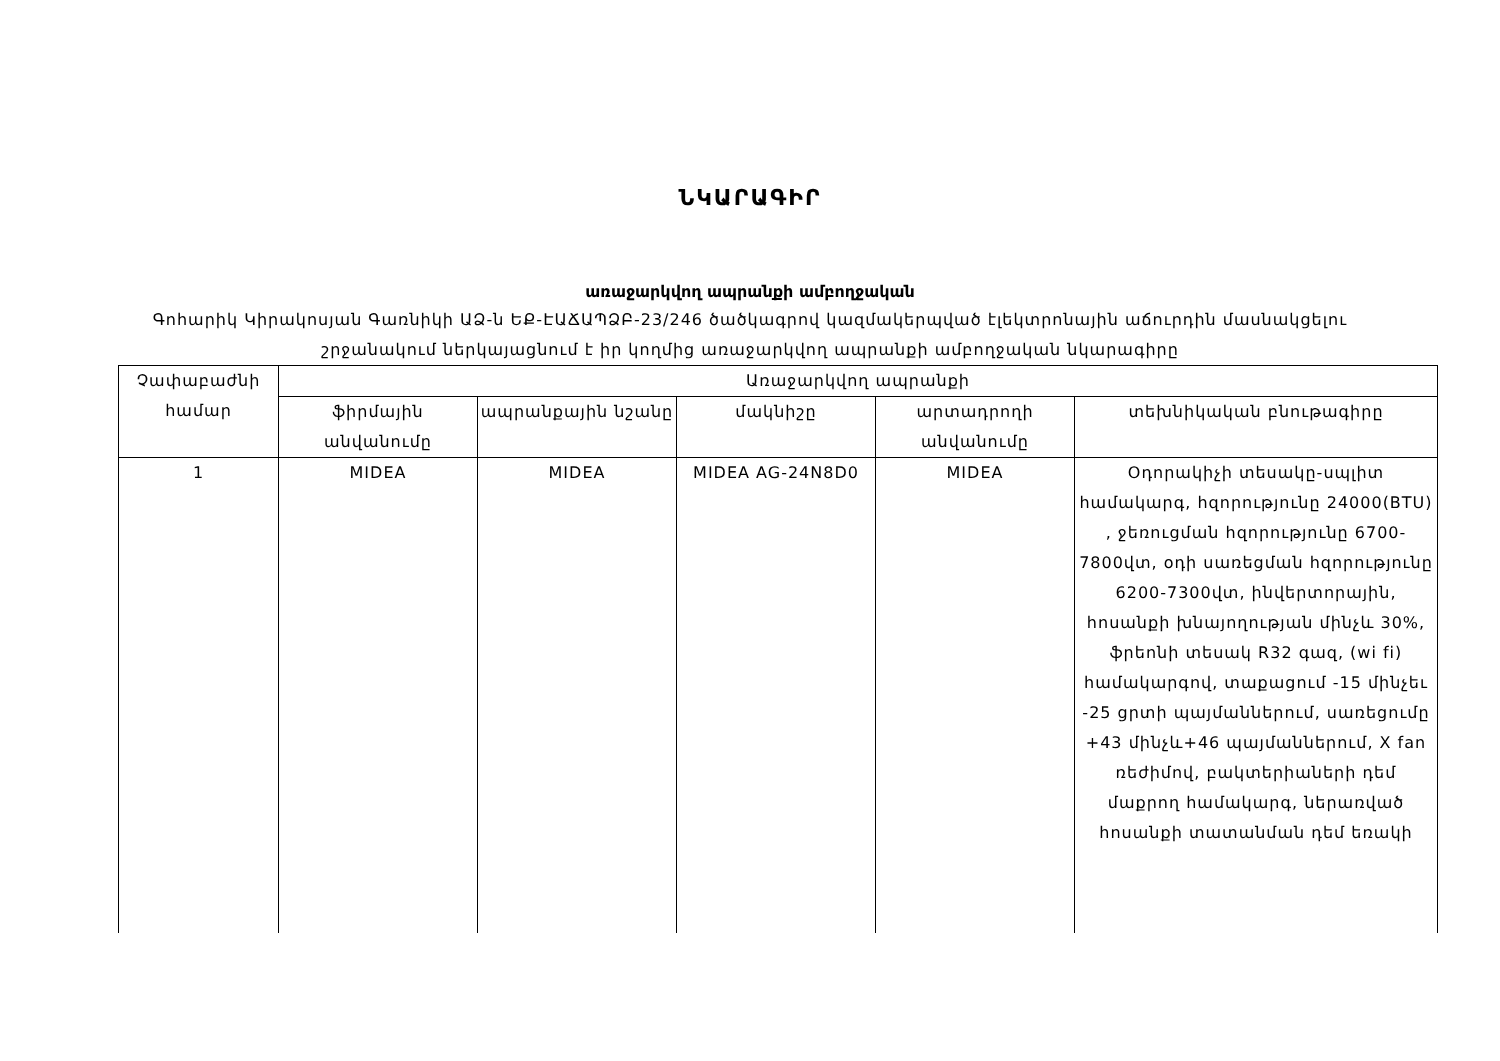ՆԿԱՐԱԳԻՐ
առաջարկվող ապրանքի ամբողջական
Գոհարիկ Կիրակոսյան Գառնիկի ԱՁ-ն ԵՔ-ԷԱՃԱՊՁԲ-23/246 ծածկագրով կազմակերպված էլեկտրոնային աճուրդին մասնակցելու շրջանակում ներկայացնում է իր կողմից առաջարկվող ապրանքի ամբողջական նկարագիրը
| Չափաբաժնի համար | Առաջարկվող ապրանքի | | | | |
| --- | --- | --- | --- | --- | --- |
| | ֆիրմային անվանումը | ապրանքային նշանը | մակնիշը | արտադրողի անվանումը | տեխնիկական բնութագիրը |
| 1 | MIDEA | MIDEA | MIDEA AG-24N8D0 | MIDEA | Օդորակիչի տեսակը-սպլիտ համակարգ, հզորությունը 24000(BTU) , ջեռուցման հզորությունը 6700-7800վտ, օդի սառեցման հզորությունը 6200-7300վտ, ինվերտորային, հոսանքի խնայողության մինչև 30%, ֆրեոնի տեսակ R32 գազ, (wi fi) համակարգով, տաքացում -15 մինչեւ -25 ցրտի պայմաններում, սառեցումը +43 մինչև+46 պայմաններում, X fan ռեժիմով, բակտերիաների դեմ մաքրող համակարգ, ներառված հոսանքի տատանման դեմ եռակի |